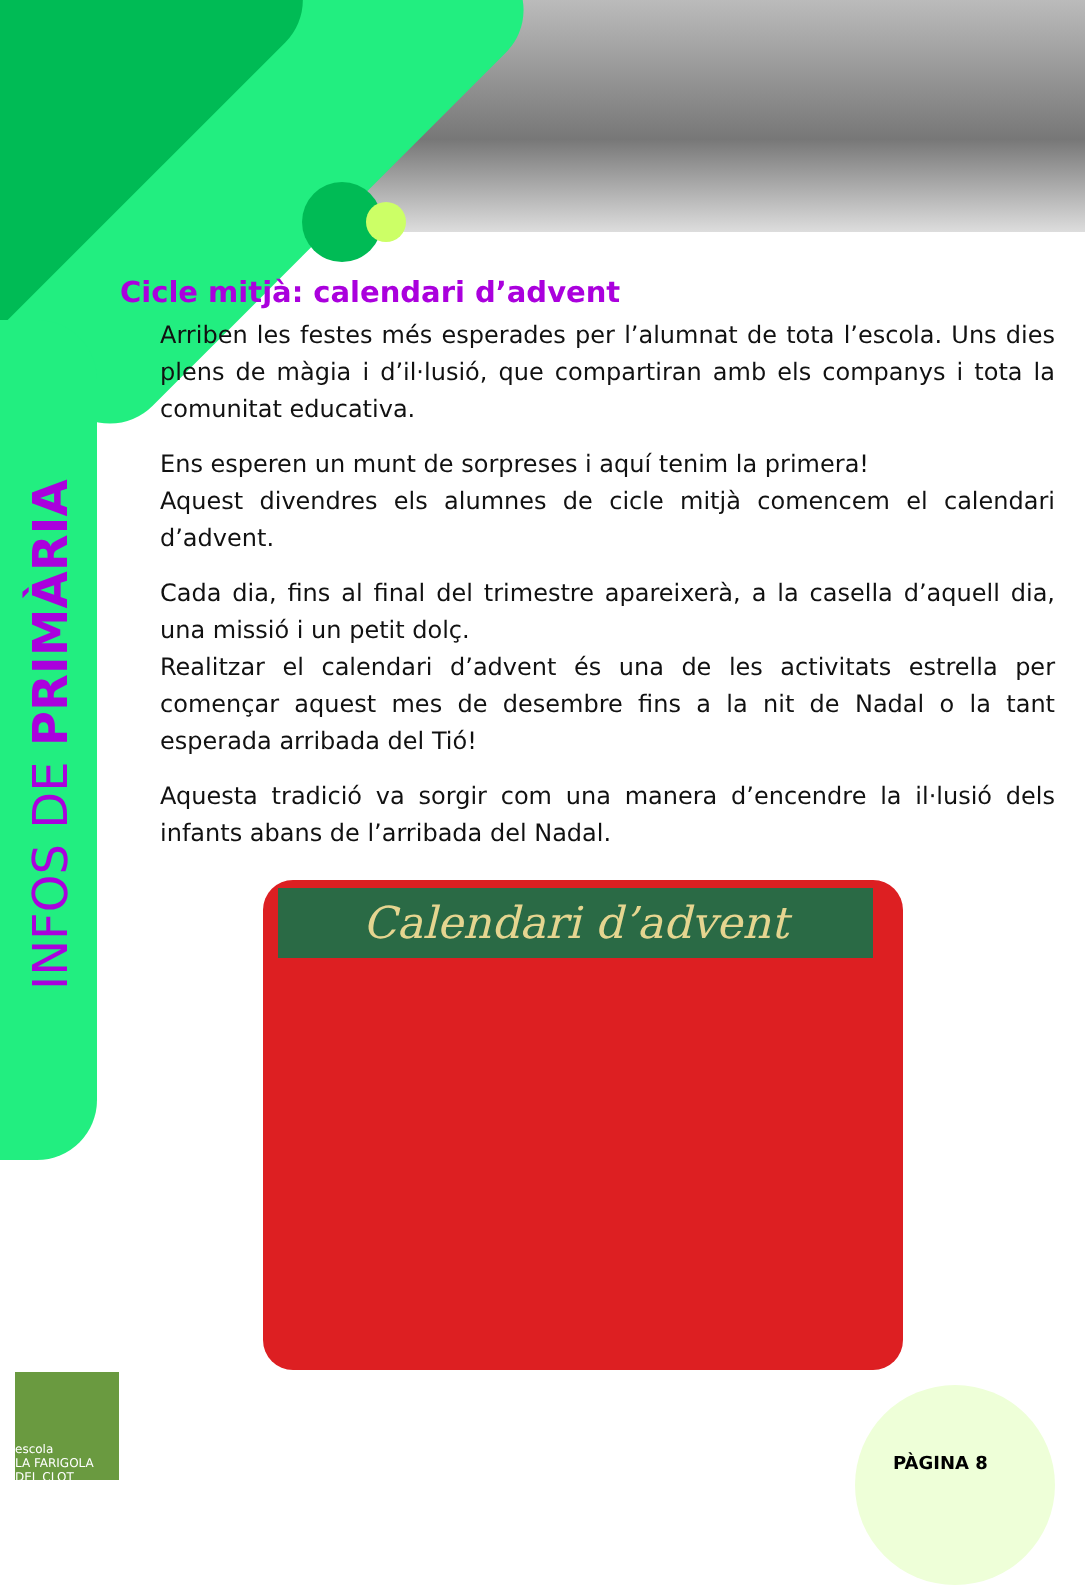INFOS DE PRIMÀRIA
Cicle mitjà: calendari d’advent
Arriben les festes més esperades per l’alumnat de tota l’escola. Uns dies plens de màgia i d’il·lusió, que compartiran amb els companys i tota la comunitat educativa.
Ens esperen un munt de sorpreses i aquí tenim la primera!
Aquest divendres els alumnes de cicle mitjà comencem el calendari d’advent.
Cada dia, fins al final del trimestre apareixerà, a la casella d’aquell dia, una missió i un petit dolç.
Realitzar el calendari d’advent és una de les activitats estrella per començar aquest mes de desembre fins a la nit de Nadal o la tant esperada arribada del Tió!
Aquesta tradició va sorgir com una manera d’encendre la il·lusió dels infants abans de l’arribada del Nadal.
Calendari d’advent
escola
LA FARIGOLA
DEL CLOT
PÀGINA 8